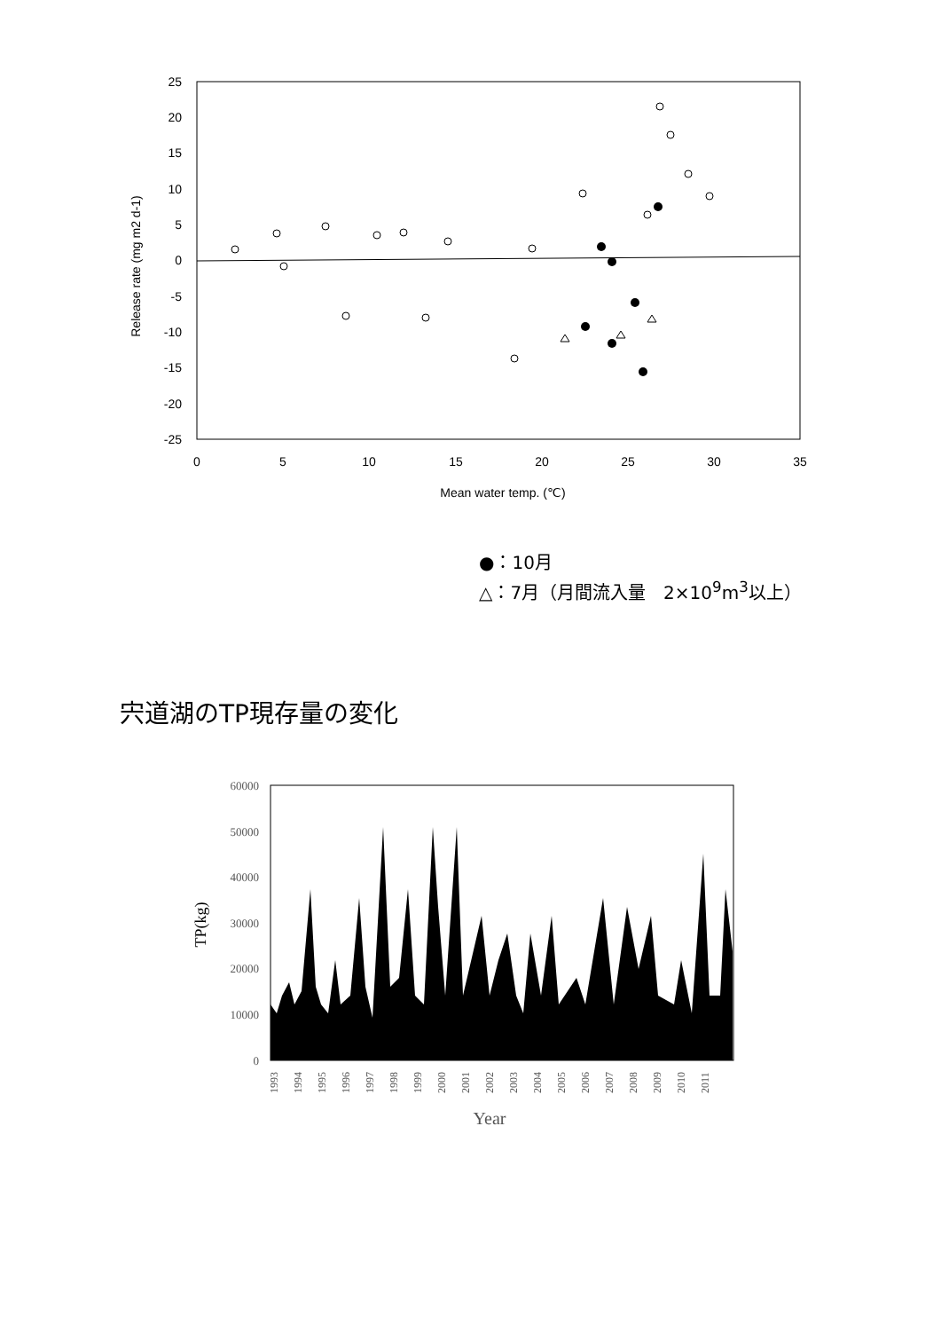25
20
15
10
5
0
-5
-10
-15
-20
-25
0
5
10
15
20
25
30
35
Mean water temp. (℃)
Release rate (mg m2 d-1)
●：10月
△：7月（月間流入量　2×10<sup>9</sup>m<sup>3</sup>以上）
宍道湖のTP現存量の変化
60000
50000
40000
30000
20000
10000
0
TP(kg)
1993
1994
1995
1996
1997
1998
1999
2000
2001
2002
2003
2004
2005
2006
2007
2008
2009
2010
2011
Year